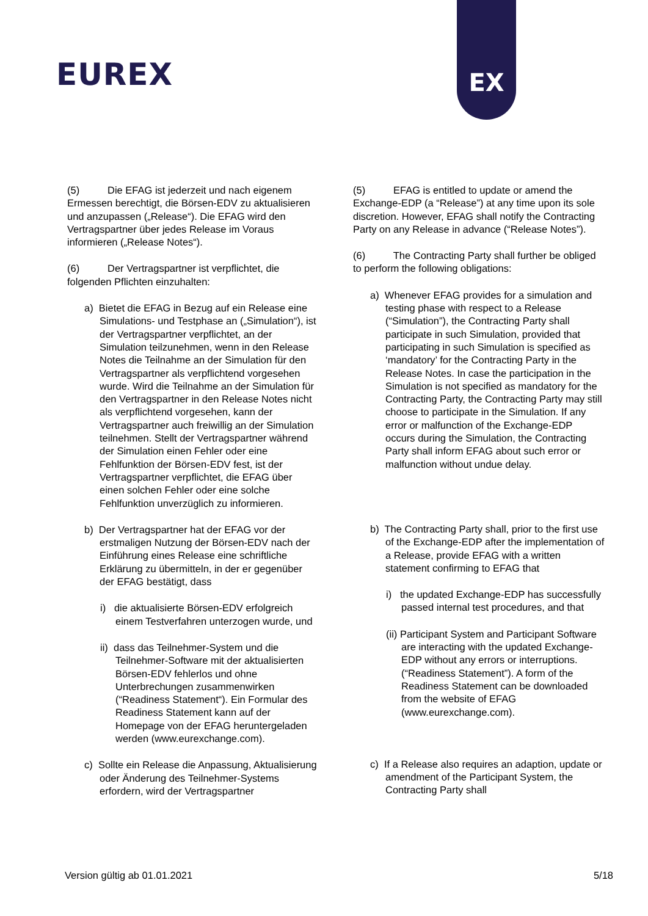EUREX
EX
(5) Die EFAG ist jederzeit und nach eigenem Ermessen berechtigt, die Börsen-EDV zu aktualisieren und anzupassen („Release“). Die EFAG wird den Vertragspartner über jedes Release im Voraus informieren („Release Notes“).
(6) Der Vertragspartner ist verpflichtet, die folgenden Pflichten einzuhalten:
a) Bietet die EFAG in Bezug auf ein Release eine Simulations- und Testphase an („Simulation“), ist der Vertragspartner verpflichtet, an der Simulation teilzunehmen, wenn in den Release Notes die Teilnahme an der Simulation für den Vertragspartner als verpflichtend vorgesehen wurde. Wird die Teilnahme an der Simulation für den Vertragspartner in den Release Notes nicht als verpflichtend vorgesehen, kann der Vertragspartner auch freiwillig an der Simulation teilnehmen. Stellt der Vertragspartner während der Simulation einen Fehler oder eine Fehlfunktion der Börsen-EDV fest, ist der Vertragspartner verpflichtet, die EFAG über einen solchen Fehler oder eine solche Fehlfunktion unverzüglich zu informieren.
b) Der Vertragspartner hat der EFAG vor der erstmaligen Nutzung der Börsen-EDV nach der Einführung eines Release eine schriftliche Erklärung zu übermitteln, in der er gegenüber der EFAG bestätigt, dass
i) die aktualisierte Börsen-EDV erfolgreich einem Testverfahren unterzogen wurde, und
ii) dass das Teilnehmer-System und die Teilnehmer-Software mit der aktualisierten Börsen-EDV fehlerlos und ohne Unterbrechungen zusammenwirken (“Readiness Statement“). Ein Formular des Readiness Statement kann auf der Homepage von der EFAG heruntergeladen werden (www.eurexchange.com).
c) Sollte ein Release die Anpassung, Aktualisierung oder Änderung des Teilnehmer-Systems erfordern, wird der Vertragspartner
(5) EFAG is entitled to update or amend the Exchange-EDP (a “Release”) at any time upon its sole discretion. However, EFAG shall notify the Contracting Party on any Release in advance (“Release Notes”).
(6) The Contracting Party shall further be obliged to perform the following obligations:
a) Whenever EFAG provides for a simulation and testing phase with respect to a Release (“Simulation”), the Contracting Party shall participate in such Simulation, provided that participating in such Simulation is specified as ‘mandatory’ for the Contracting Party in the Release Notes. In case the participation in the Simulation is not specified as mandatory for the Contracting Party, the Contracting Party may still choose to participate in the Simulation. If any error or malfunction of the Exchange-EDP occurs during the Simulation, the Contracting Party shall inform EFAG about such error or malfunction without undue delay.
b) The Contracting Party shall, prior to the first use of the Exchange-EDP after the implementation of a Release, provide EFAG with a written statement confirming to EFAG that
i) the updated Exchange-EDP has successfully passed internal test procedures, and that
(ii) Participant System and Participant Software are interacting with the updated Exchange-EDP without any errors or interruptions. (“Readiness Statement”). A form of the Readiness Statement can be downloaded from the website of EFAG (www.eurexchange.com).
c) If a Release also requires an adaption, update or amendment of the Participant System, the Contracting Party shall
Version gültig ab 01.01.2021 5/18